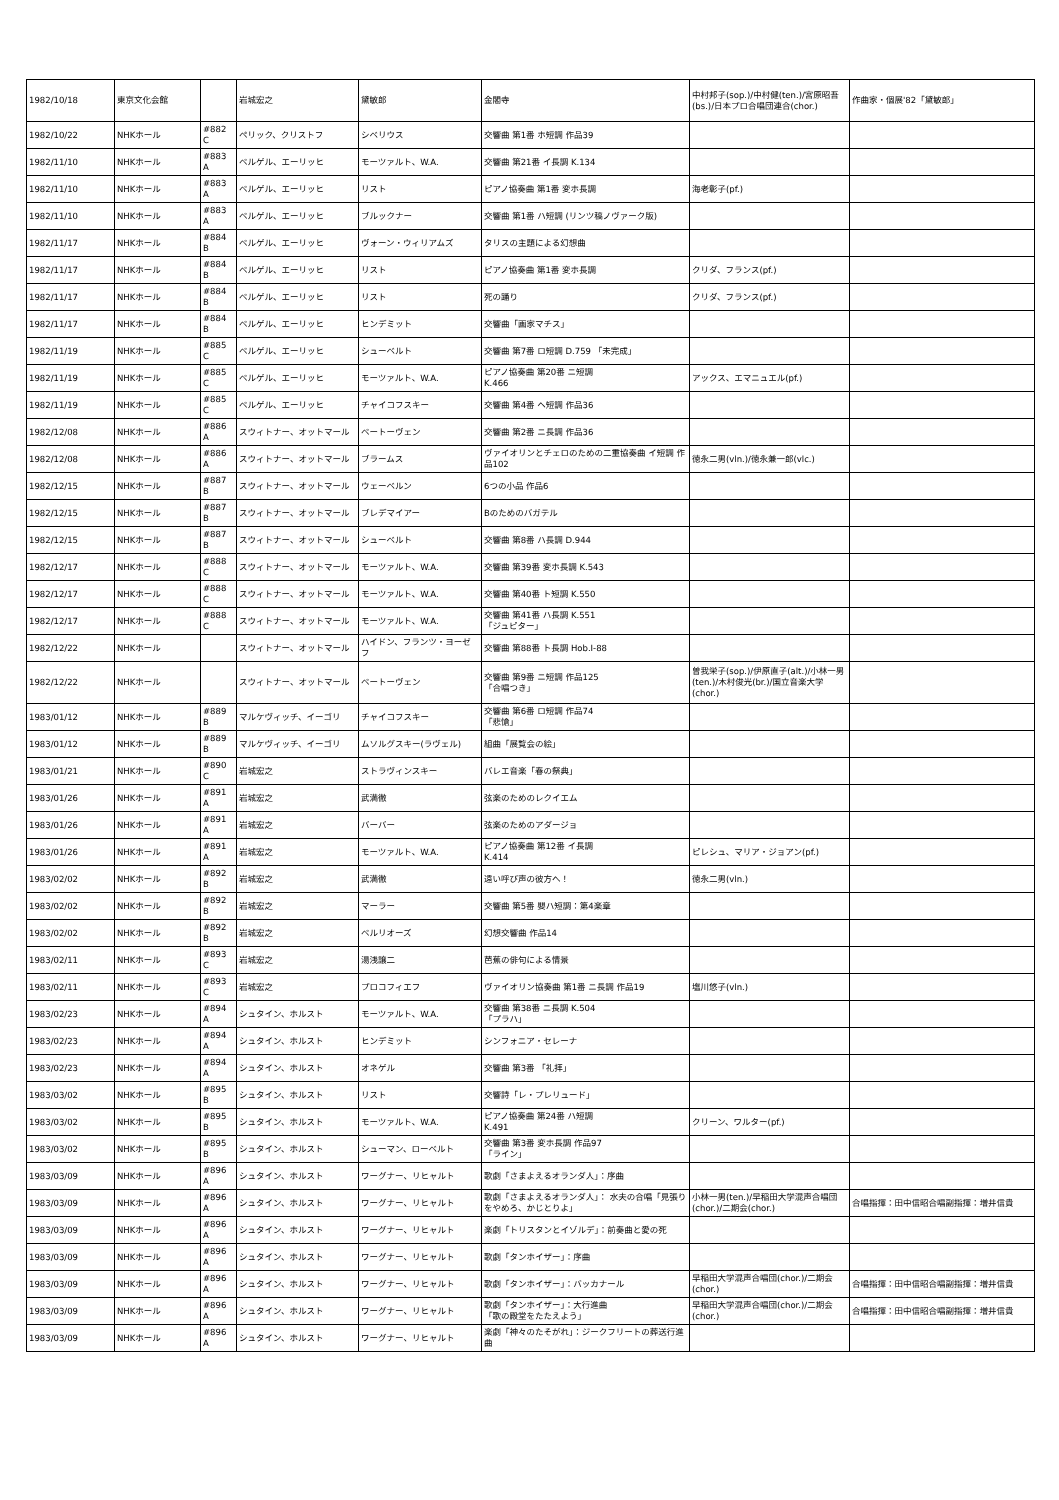| 1982/10/18 | 東京文化会館 | | 岩城宏之 | 黛敏郎 | 金閣寺 | 中村邦子(sop.)/中村健(ten.)/宮原昭吾(bs.)/日本プロ合唱団連合(chor.) | 作曲家・個展'82「黛敏郎」 |
| 1982/10/22 | NHKホール | #882 C | ペリック、クリストフ | シベリウス | 交響曲 第1番 ホ短調 作品39 | | |
| 1982/11/10 | NHKホール | #883 A | ベルゲル、エーリッヒ | モーツァルト、W.A. | 交響曲 第21番 イ長調 K.134 | | |
| 1982/11/10 | NHKホール | #883 A | ベルゲル、エーリッヒ | リスト | ピアノ協奏曲 第1番 変ホ長調 | 海老彰子(pf.) | |
| 1982/11/10 | NHKホール | #883 A | ベルゲル、エーリッヒ | ブルックナー | 交響曲 第1番 ハ短調 (リンツ稿ノヴァーク版) | | |
| 1982/11/17 | NHKホール | #884 B | ベルゲル、エーリッヒ | ヴォーン・ウィリアムズ | タリスの主題による幻想曲 | | |
| 1982/11/17 | NHKホール | #884 B | ベルゲル、エーリッヒ | リスト | ピアノ協奏曲 第1番 変ホ長調 | クリダ、フランス(pf.) | |
| 1982/11/17 | NHKホール | #884 B | ベルゲル、エーリッヒ | リスト | 死の踊り | クリダ、フランス(pf.) | |
| 1982/11/17 | NHKホール | #884 B | ベルゲル、エーリッヒ | ヒンデミット | 交響曲「画家マチス」 | | |
| 1982/11/19 | NHKホール | #885 C | ベルゲル、エーリッヒ | シューベルト | 交響曲 第7番 ロ短調 D.759 「未完成」 | | |
| 1982/11/19 | NHKホール | #885 C | ベルゲル、エーリッヒ | モーツァルト、W.A. | ピアノ協奏曲 第20番 ニ短調 K.466 | アックス、エマニュエル(pf.) | |
| 1982/11/19 | NHKホール | #885 C | ベルゲル、エーリッヒ | チャイコフスキー | 交響曲 第4番 ヘ短調 作品36 | | |
| 1982/12/08 | NHKホール | #886 A | スウィトナー、オットマール | ベートーヴェン | 交響曲 第2番 ニ長調 作品36 | | |
| 1982/12/08 | NHKホール | #886 A | スウィトナー、オットマール | ブラームス | ヴァイオリンとチェロのための二重協奏曲 イ短調 作品102 | 徳永二男(vln.)/徳永兼一郎(vlc.) | |
| 1982/12/15 | NHKホール | #887 B | スウィトナー、オットマール | ウェーベルン | 6つの小品 作品6 | | |
| 1982/12/15 | NHKホール | #887 B | スウィトナー、オットマール | ブレデマイアー | Bのためのバガテル | | |
| 1982/12/15 | NHKホール | #887 B | スウィトナー、オットマール | シューベルト | 交響曲 第8番 ハ長調 D.944 | | |
| 1982/12/17 | NHKホール | #888 C | スウィトナー、オットマール | モーツァルト、W.A. | 交響曲 第39番 変ホ長調 K.543 | | |
| 1982/12/17 | NHKホール | #888 C | スウィトナー、オットマール | モーツァルト、W.A. | 交響曲 第40番 ト短調 K.550 | | |
| 1982/12/17 | NHKホール | #888 C | スウィトナー、オットマール | モーツァルト、W.A. | 交響曲 第41番 ハ長調 K.551 「ジュピター」 | | |
| 1982/12/22 | NHKホール | | スウィトナー、オットマール | ハイドン、フランツ・ヨーゼフ | 交響曲 第88番 ト長調 Hob.I-88 | | |
| 1982/12/22 | NHKホール | | スウィトナー、オットマール | ベートーヴェン | 交響曲 第9番 ニ短調 作品125 「合唱つき」 | 曽我栄子(sop.)/伊原直子(alt.)/小林一男(ten.)/木村俊光(br.)/国立音楽大学(chor.) | |
| 1983/01/12 | NHKホール | #889 B | マルケヴィッチ、イーゴリ | チャイコフスキー | 交響曲 第6番 ロ短調 作品74 「悲愴」 | | |
| 1983/01/12 | NHKホール | #889 B | マルケヴィッチ、イーゴリ | ムソルグスキー(ラヴェル) | 組曲「展覧会の絵」 | | |
| 1983/01/21 | NHKホール | #890 C | 岩城宏之 | ストラヴィンスキー | バレエ音楽「春の祭典」 | | |
| 1983/01/26 | NHKホール | #891 A | 岩城宏之 | 武満徹 | 弦楽のためのレクイエム | | |
| 1983/01/26 | NHKホール | #891 A | 岩城宏之 | バーバー | 弦楽のためのアダージョ | | |
| 1983/01/26 | NHKホール | #891 A | 岩城宏之 | モーツァルト、W.A. | ピアノ協奏曲 第12番 イ長調 K.414 | ピレシュ、マリア・ジョアン(pf.) | |
| 1983/02/02 | NHKホール | #892 B | 岩城宏之 | 武満徹 | 遠い呼び声の彼方へ！ | 徳永二男(vln.) | |
| 1983/02/02 | NHKホール | #892 B | 岩城宏之 | マーラー | 交響曲 第5番 嬰ハ短調：第4楽章 | | |
| 1983/02/02 | NHKホール | #892 B | 岩城宏之 | ベルリオーズ | 幻想交響曲 作品14 | | |
| 1983/02/11 | NHKホール | #893 C | 岩城宏之 | 湯浅譲二 | 芭蕉の俳句による情景 | | |
| 1983/02/11 | NHKホール | #893 C | 岩城宏之 | プロコフィエフ | ヴァイオリン協奏曲 第1番 ニ長調 作品19 | 塩川悠子(vln.) | |
| 1983/02/23 | NHKホール | #894 A | シュタイン、ホルスト | モーツァルト、W.A. | 交響曲 第38番 ニ長調 K.504 「プラハ」 | | |
| 1983/02/23 | NHKホール | #894 A | シュタイン、ホルスト | ヒンデミット | シンフォニア・セレーナ | | |
| 1983/02/23 | NHKホール | #894 A | シュタイン、ホルスト | オネゲル | 交響曲 第3番 「礼拝」 | | |
| 1983/03/02 | NHKホール | #895 B | シュタイン、ホルスト | リスト | 交響詩「レ・プレリュード」 | | |
| 1983/03/02 | NHKホール | #895 B | シュタイン、ホルスト | モーツァルト、W.A. | ピアノ協奏曲 第24番 ハ短調 K.491 | クリーン、ワルター(pf.) | |
| 1983/03/02 | NHKホール | #895 B | シュタイン、ホルスト | シューマン、ローベルト | 交響曲 第3番 変ホ長調 作品97 「ライン」 | | |
| 1983/03/09 | NHKホール | #896 A | シュタイン、ホルスト | ワーグナー、リヒャルト | 歌劇「さまよえるオランダ人」：序曲 | | |
| 1983/03/09 | NHKホール | #896 A | シュタイン、ホルスト | ワーグナー、リヒャルト | 歌劇「さまよえるオランダ人」： 水夫の合唱「見張りをやめろ、かじとりよ」 | 小林一男(ten.)/早稲田大学混声合唱団(chor.)/二期会(chor.) | 合唱指揮：田中信昭合唱副指揮：増井信貴 |
| 1983/03/09 | NHKホール | #896 A | シュタイン、ホルスト | ワーグナー、リヒャルト | 楽劇「トリスタンとイゾルデ」：前奏曲と愛の死 | | |
| 1983/03/09 | NHKホール | #896 A | シュタイン、ホルスト | ワーグナー、リヒャルト | 歌劇「タンホイザー」：序曲 | | |
| 1983/03/09 | NHKホール | #896 A | シュタイン、ホルスト | ワーグナー、リヒャルト | 歌劇「タンホイザー」：バッカナール | 早稲田大学混声合唱団(chor.)/二期会(chor.) | 合唱指揮：田中信昭合唱副指揮：増井信貴 |
| 1983/03/09 | NHKホール | #896 A | シュタイン、ホルスト | ワーグナー、リヒャルト | 歌劇「タンホイザー」：大行進曲 「歌の殿堂をたたえよう」 | 早稲田大学混声合唱団(chor.)/二期会(chor.) | 合唱指揮：田中信昭合唱副指揮：増井信貴 |
| 1983/03/09 | NHKホール | #896 A | シュタイン、ホルスト | ワーグナー、リヒャルト | 楽劇「神々のたそがれ」：ジークフリートの葬送行進曲 | | |